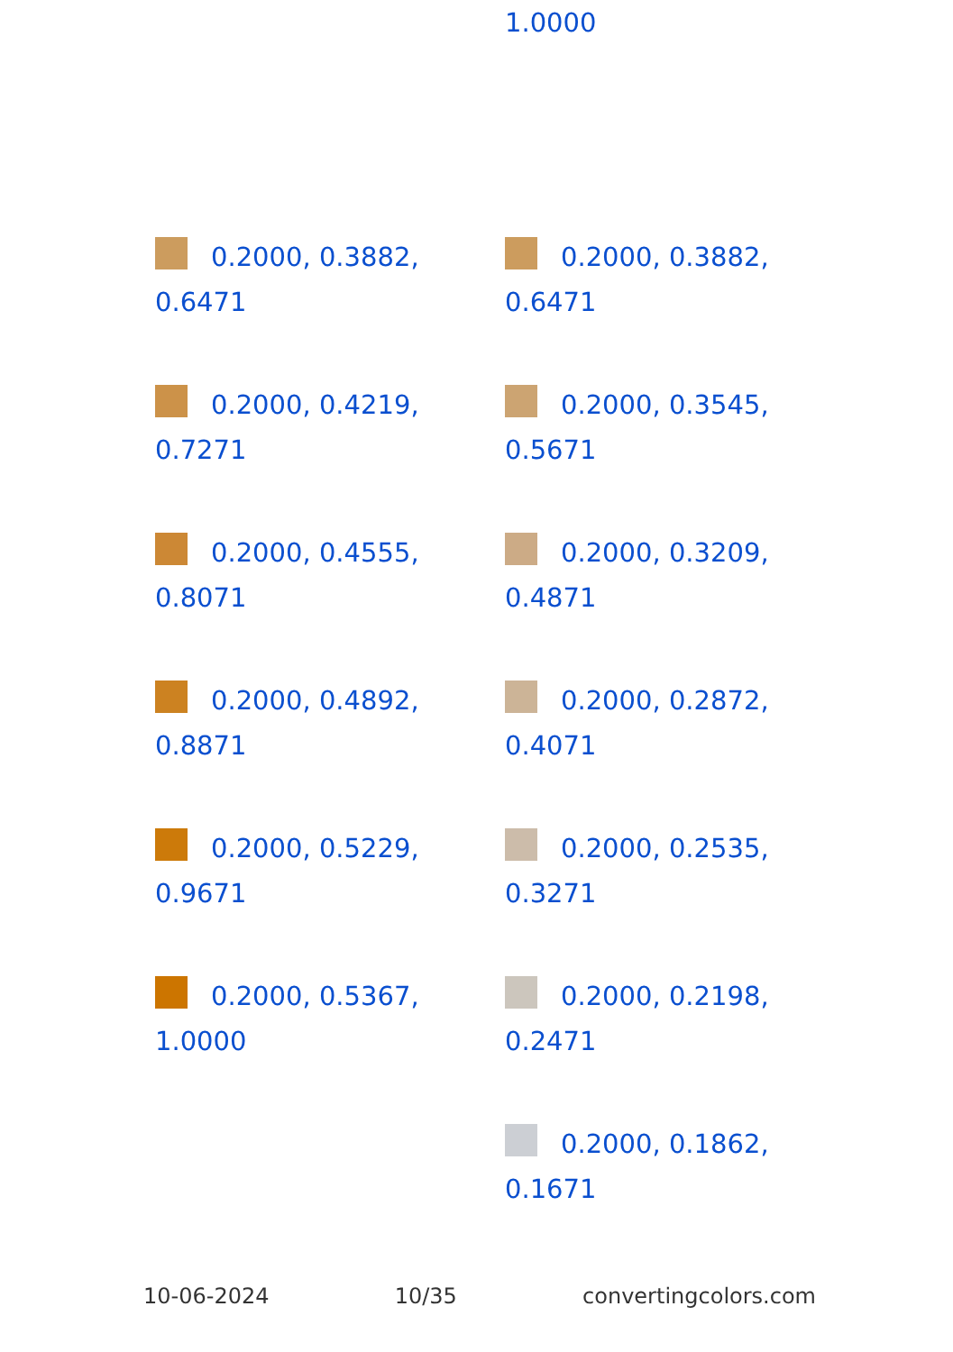1.0000
0.2000, 0.3882,
0.6471
0.2000, 0.4219,
0.7271
0.2000, 0.4555,
0.8071
0.2000, 0.4892,
0.8871
0.2000, 0.5229,
0.9671
0.2000, 0.5367,
1.0000
0.2000, 0.3882,
0.6471
0.2000, 0.3545,
0.5671
0.2000, 0.3209,
0.4871
0.2000, 0.2872,
0.4071
0.2000, 0.2535,
0.3271
0.2000, 0.2198,
0.2471
0.2000, 0.1862,
0.1671
10-06-2024 10/35 convertingcolors.com